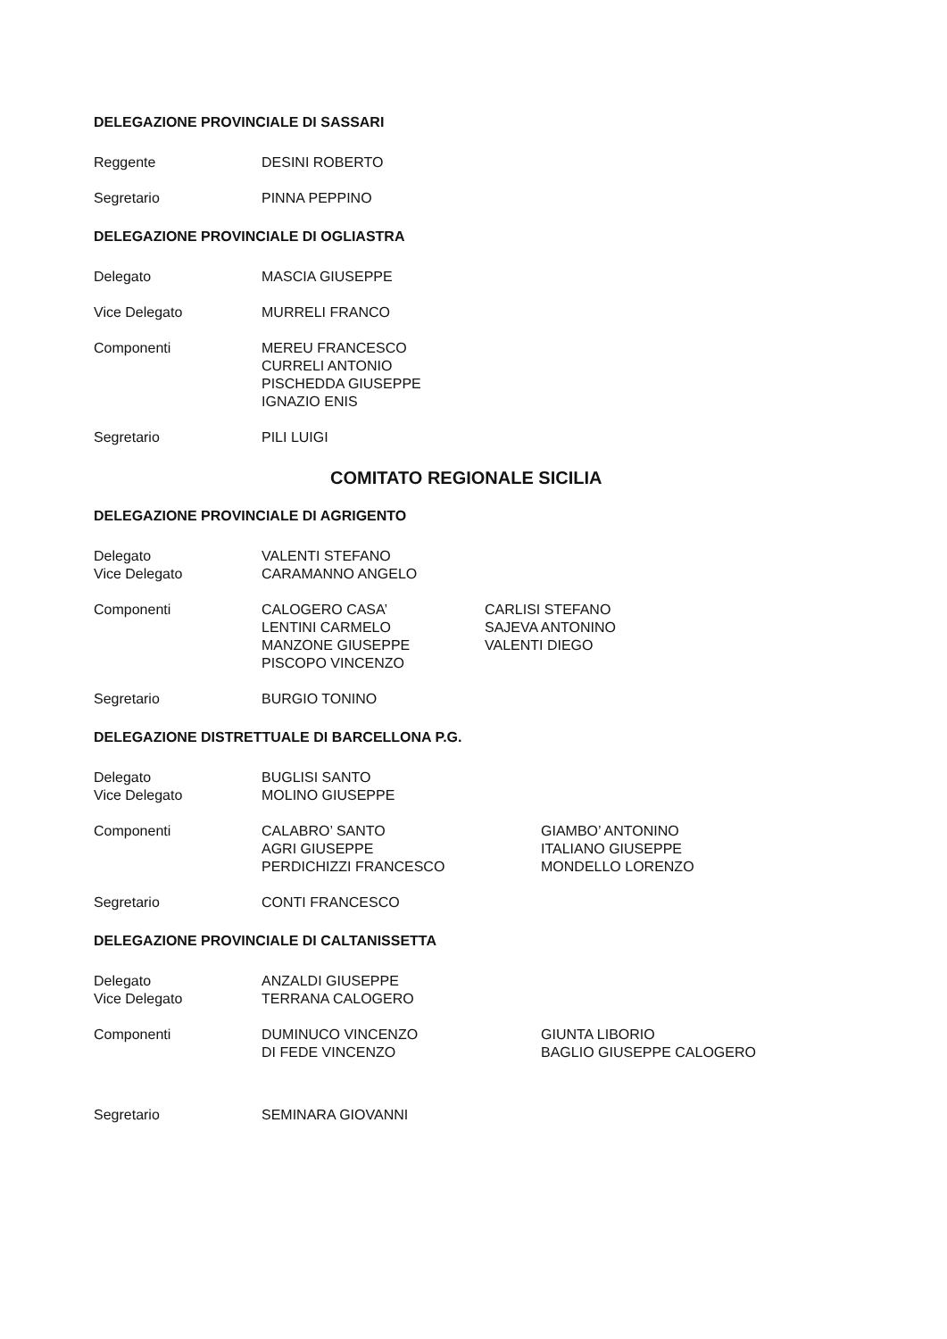DELEGAZIONE PROVINCIALE DI SASSARI
Reggente DESINI ROBERTO
Segretario PINNA PEPPINO
DELEGAZIONE PROVINCIALE DI OGLIASTRA
Delegato MASCIA GIUSEPPE
Vice Delegato MURRELI FRANCO
Componenti MEREU FRANCESCO
CURRELI ANTONIO
PISCHEDDA GIUSEPPE
IGNAZIO ENIS
Segretario PILI LUIGI
COMITATO REGIONALE SICILIA
DELEGAZIONE PROVINCIALE DI AGRIGENTO
Delegato
Vice Delegato
VALENTI STEFANO
CARAMANNO ANGELO
Componenti CALOGERO CASA’
LENTINI CARMELO
MANZONE GIUSEPPE
PISCOPO VINCENZO
CARLISI STEFANO
SAJEVA ANTONINO
VALENTI DIEGO
Segretario BURGIO TONINO
DELEGAZIONE DISTRETTUALE DI BARCELLONA P.G.
Delegato
Vice Delegato
BUGLISI SANTO
MOLINO GIUSEPPE
Componenti CALABRO’ SANTO
AGRI GIUSEPPE
PERDICHIZZI FRANCESCO
GIAMBO’ ANTONINO
ITALIANO GIUSEPPE
MONDELLO LORENZO
Segretario CONTI FRANCESCO
DELEGAZIONE PROVINCIALE DI CALTANISSETTA
Delegato
Vice Delegato
ANZALDI GIUSEPPE
TERRANA CALOGERO
Componenti DUMINUCO VINCENZO
DI FEDE VINCENZO
GIUNTA LIBORIO
BAGLIO GIUSEPPE CALOGERO
Segretario SEMINARA GIOVANNI